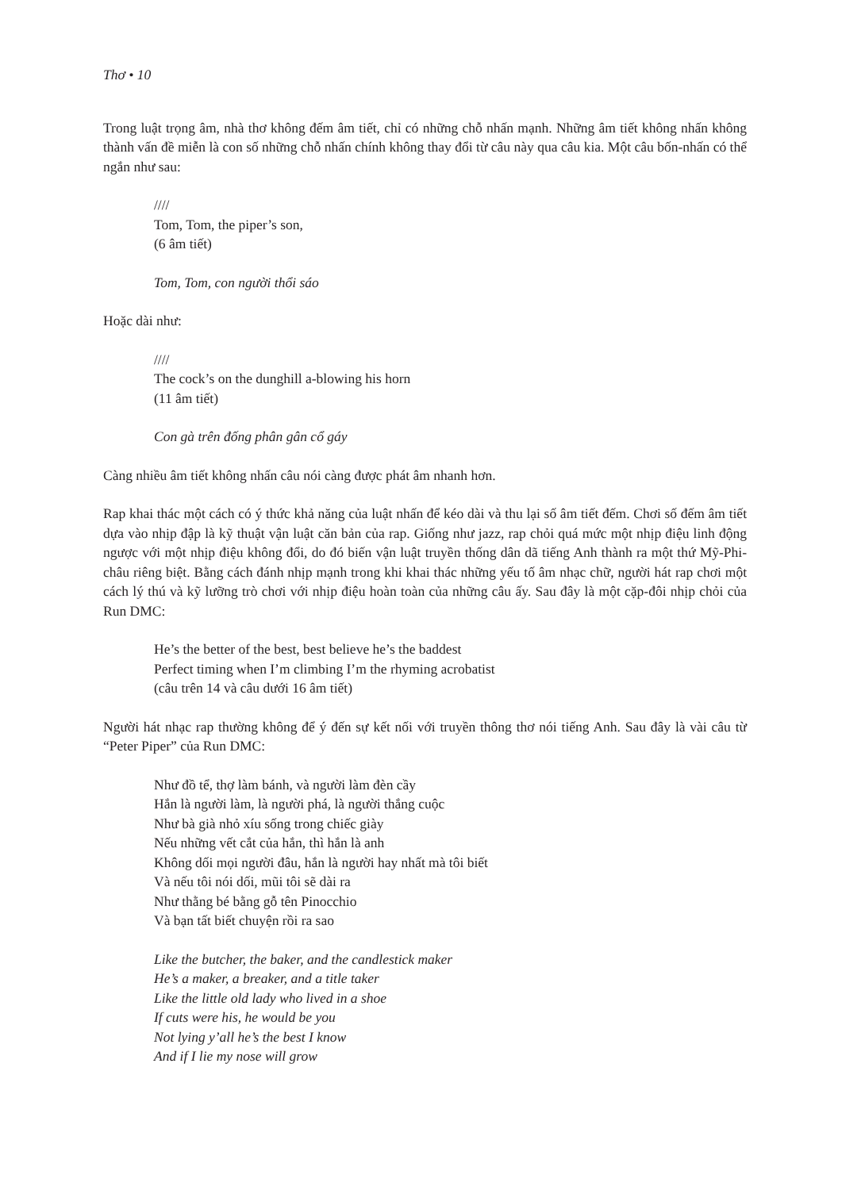Thơ • 10
Trong luật trọng âm, nhà thơ không đếm âm tiết, chỉ có những chỗ nhấn mạnh. Những âm tiết không nhấn không thành vấn đề miễn là con số những chỗ nhấn chính không thay đổi từ câu này qua câu kia. Một câu bốn-nhấn có thể ngắn như sau:
////
Tom, Tom, the piper’s son,
(6 âm tiết)
Tom, Tom, con người thổi sáo
Hoặc dài như:
////
The cock’s on the dunghill a-blowing his horn
(11 âm tiết)
Con gà trên đống phân gân cổ gáy
Càng nhiều âm tiết không nhấn câu nói càng được phát âm nhanh hơn.
Rap khai thác một cách có ý thức khả năng của luật nhấn để kéo dài và thu lại số âm tiết đếm. Chơi số đếm âm tiết dựa vào nhịp đập là kỹ thuật vận luật căn bản của rap. Giống như jazz, rap chỏi quá mức một nhịp điệu linh động ngược với một nhịp điệu không đổi, do đó biến vận luật truyền thống dân dã tiếng Anh thành ra một thứ Mỹ-Phi-châu riêng biệt. Bằng cách đánh nhịp mạnh trong khi khai thác những yếu tố âm nhạc chữ, người hát rap chơi một cách lý thú và kỹ lưỡng trò chơi với nhịp điệu hoàn toàn của những câu ấy. Sau đây là một cặp-đôi nhịp chỏi của Run DMC:
He’s the better of the best, best believe he’s the baddest
Perfect timing when I’m climbing I’m the rhyming acrobatist
(câu trên 14 và câu dưới 16 âm tiết)
Người hát nhạc rap thường không để ý đến sự kết nối với truyền thông thơ nói tiếng Anh. Sau đây là vài câu từ “Peter Piper” của Run DMC:
Như đồ tể, thợ làm bánh, và người làm đèn cầy
Hắn là người làm, là người phá, là người thắng cuộc
Như bà già nhỏ xíu sống trong chiếc giày
Nếu những vết cắt của hắn, thì hắn là anh
Không dối mọi người đâu, hắn là người hay nhất mà tôi biết
Và nếu tôi nói dối, mũi tôi sẽ dài ra
Như thằng bé bằng gỗ tên Pinocchio
Và bạn tất biết chuyện rồi ra sao
Like the butcher, the baker, and the candlestick maker
He’s a maker, a breaker, and a title taker
Like the little old lady who lived in a shoe
If cuts were his, he would be you
Not lying y’all he’s the best I know
And if I lie my nose will grow